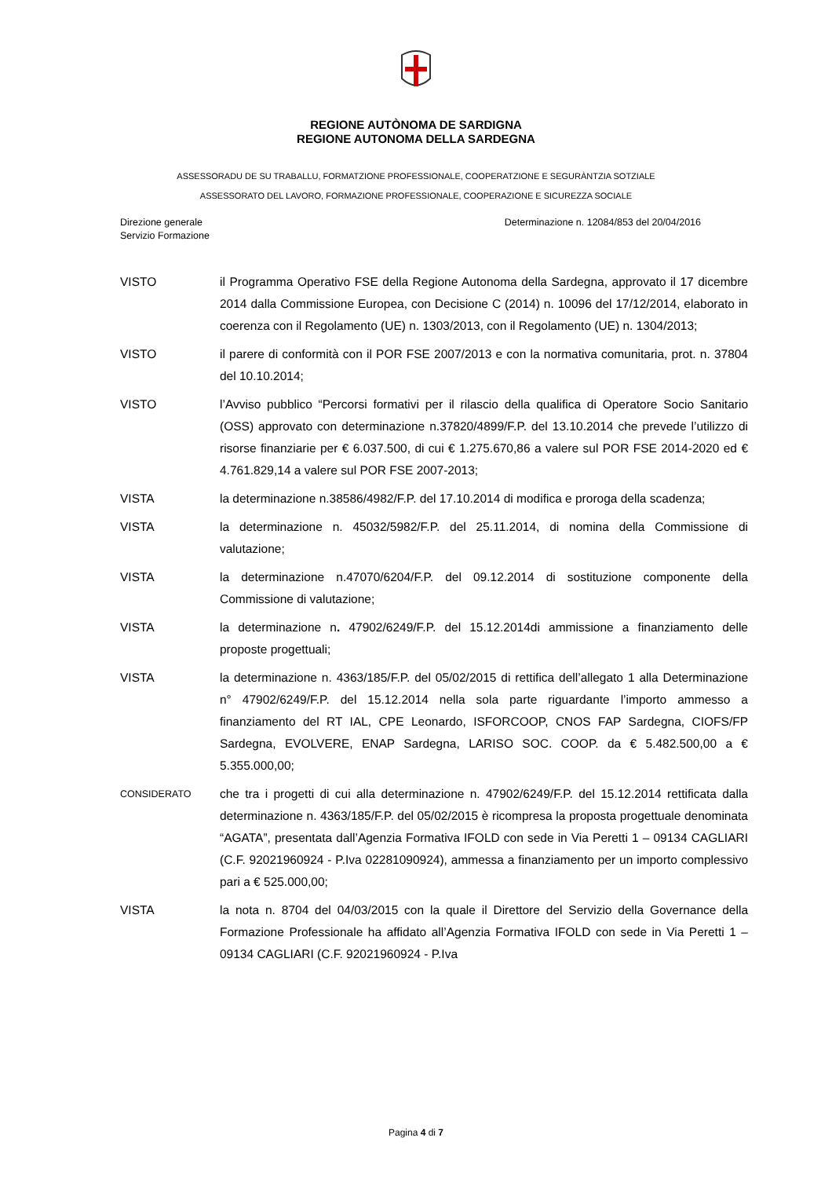REGIONE AUTÒNOMA DE SARDIGNA
REGIONE AUTONOMA DELLA SARDEGNA
ASSESSORADU DE SU TRABALLU, FORMATZIONE PROFESSIONALE, COOPERATZIONE E SEGURÀNTZIA SOTZIALE
ASSESSORATO DEL LAVORO, FORMAZIONE PROFESSIONALE, COOPERAZIONE E SICUREZZA SOCIALE
Direzione generale
Servizio Formazione
Determinazione n. 12084/853 del 20/04/2016
VISTO il Programma Operativo FSE della Regione Autonoma della Sardegna, approvato il 17 dicembre 2014 dalla Commissione Europea, con Decisione C (2014) n. 10096 del 17/12/2014, elaborato in coerenza con il Regolamento (UE) n. 1303/2013, con il Regolamento (UE) n. 1304/2013;
VISTO il parere di conformità con il POR FSE 2007/2013 e con la normativa comunitaria, prot. n. 37804 del 10.10.2014;
VISTO l’Avviso pubblico “Percorsi formativi per il rilascio della qualifica di Operatore Socio Sanitario (OSS) approvato con determinazione n.37820/4899/F.P. del 13.10.2014 che prevede l’utilizzo di risorse finanziarie per € 6.037.500, di cui € 1.275.670,86 a valere sul POR FSE 2014-2020 ed € 4.761.829,14 a valere sul POR FSE 2007-2013;
VISTA la determinazione n.38586/4982/F.P. del 17.10.2014 di modifica e proroga della scadenza;
VISTA la determinazione n. 45032/5982/F.P. del 25.11.2014, di nomina della Commissione di valutazione;
VISTA la determinazione n.47070/6204/F.P. del 09.12.2014 di sostituzione componente della Commissione di valutazione;
VISTA la determinazione n. 47902/6249/F.P. del 15.12.2014di ammissione a finanziamento delle proposte progettuali;
VISTA la determinazione n. 4363/185/F.P. del 05/02/2015 di rettifica dell’allegato 1 alla Determinazione n° 47902/6249/F.P. del 15.12.2014 nella sola parte riguardante l’importo ammesso a finanziamento del RT IAL, CPE Leonardo, ISFORCOOP, CNOS FAP Sardegna, CIOFS/FP Sardegna, EVOLVERE, ENAP Sardegna, LARISO SOC. COOP. da € 5.482.500,00 a € 5.355.000,00;
CONSIDERATO
che tra i progetti di cui alla determinazione n. 47902/6249/F.P. del 15.12.2014 rettificata dalla determinazione n. 4363/185/F.P. del 05/02/2015 è ricompresa la proposta progettuale denominata “AGATA”, presentata dall’Agenzia Formativa IFOLD con sede in Via Peretti 1 – 09134 CAGLIARI (C.F. 92021960924 - P.Iva 02281090924), ammessa a finanziamento per un importo complessivo pari a € 525.000,00;
VISTA la nota n. 8704 del 04/03/2015 con la quale il Direttore del Servizio della Governance della Formazione Professionale ha affidato all’Agenzia Formativa IFOLD con sede in Via Peretti 1 – 09134 CAGLIARI (C.F. 92021960924 - P.Iva
Pagina 4 di 7